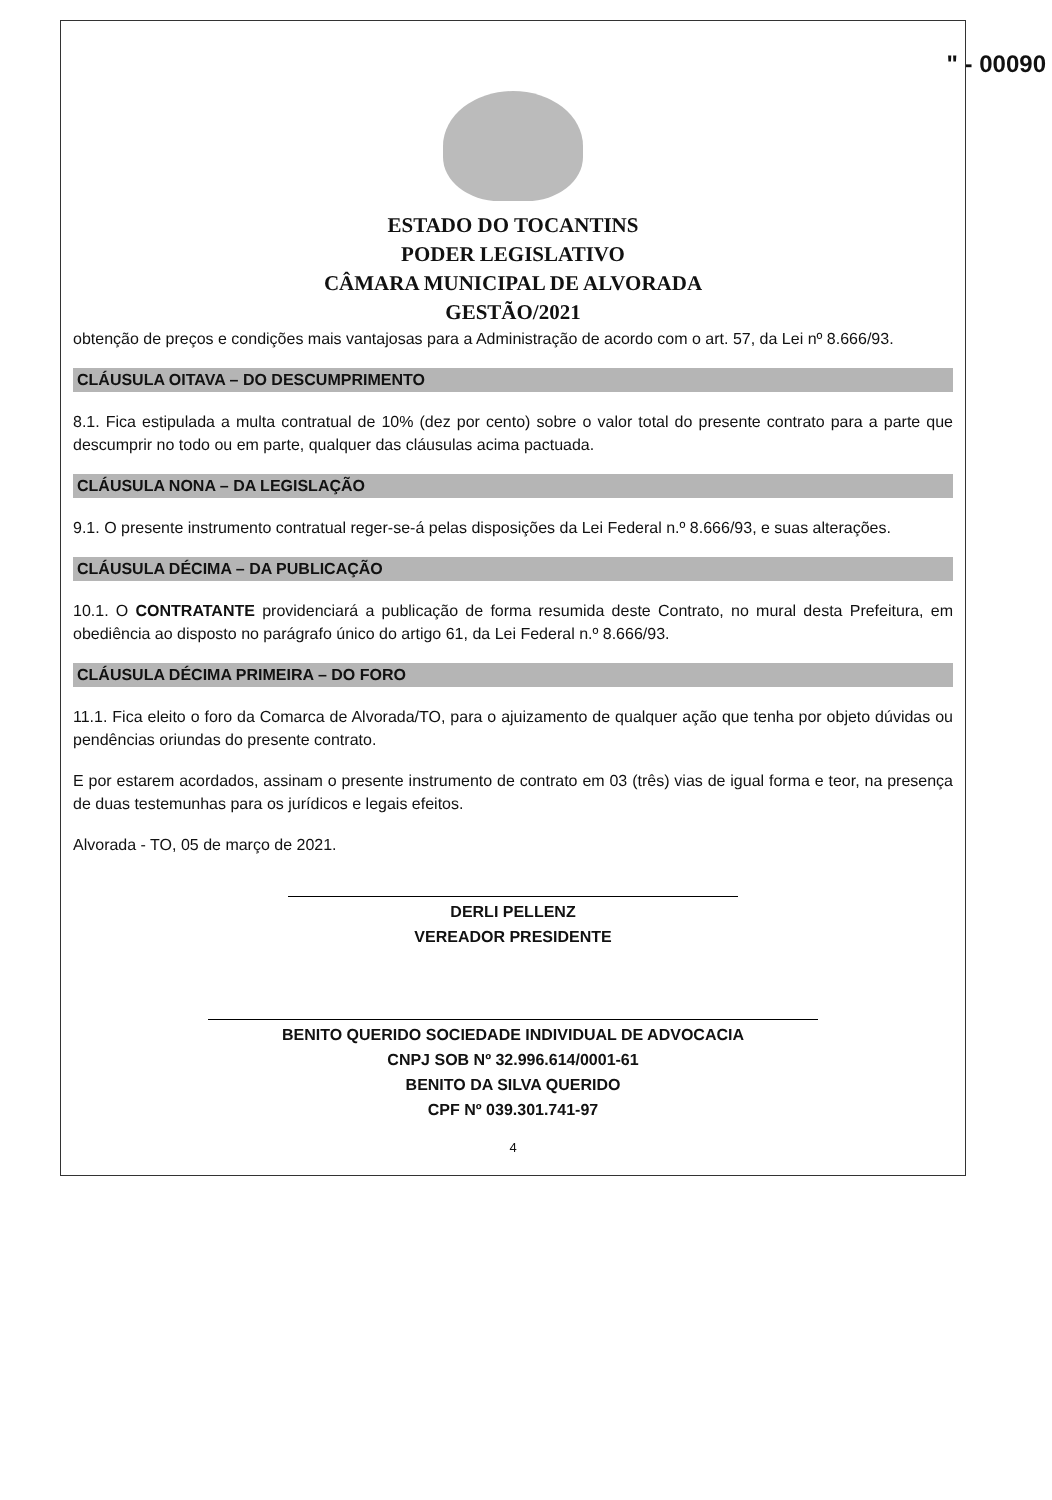" - 00090
ESTADO DO TOCANTINS
PODER LEGISLATIVO
CÂMARA MUNICIPAL DE ALVORADA
GESTÃO/2021
obtenção de preços e condições mais vantajosas para a Administração de acordo com o art. 57, da Lei nº 8.666/93.
CLÁUSULA OITAVA – DO DESCUMPRIMENTO
8.1. Fica estipulada a multa contratual de 10% (dez por cento) sobre o valor total do presente contrato para a parte que descumprir no todo ou em parte, qualquer das cláusulas acima pactuada.
CLÁUSULA NONA – DA LEGISLAÇÃO
9.1. O presente instrumento contratual reger-se-á pelas disposições da Lei Federal n.º 8.666/93, e suas alterações.
CLÁUSULA DÉCIMA – DA PUBLICAÇÃO
10.1. O CONTRATANTE providenciará a publicação de forma resumida deste Contrato, no mural desta Prefeitura, em obediência ao disposto no parágrafo único do artigo 61, da Lei Federal n.º 8.666/93.
CLÁUSULA DÉCIMA PRIMEIRA – DO FORO
11.1. Fica eleito o foro da Comarca de Alvorada/TO, para o ajuizamento de qualquer ação que tenha por objeto dúvidas ou pendências oriundas do presente contrato.
E por estarem acordados, assinam o presente instrumento de contrato em 03 (três) vias de igual forma e teor, na presença de duas testemunhas para os jurídicos e legais efeitos.
Alvorada - TO, 05 de março de 2021.
DERLI PELLENZ
VEREADOR PRESIDENTE
BENITO QUERIDO SOCIEDADE INDIVIDUAL DE ADVOCACIA
CNPJ SOB Nº 32.996.614/0001-61
BENITO DA SILVA QUERIDO
CPF Nº 039.301.741-97
4